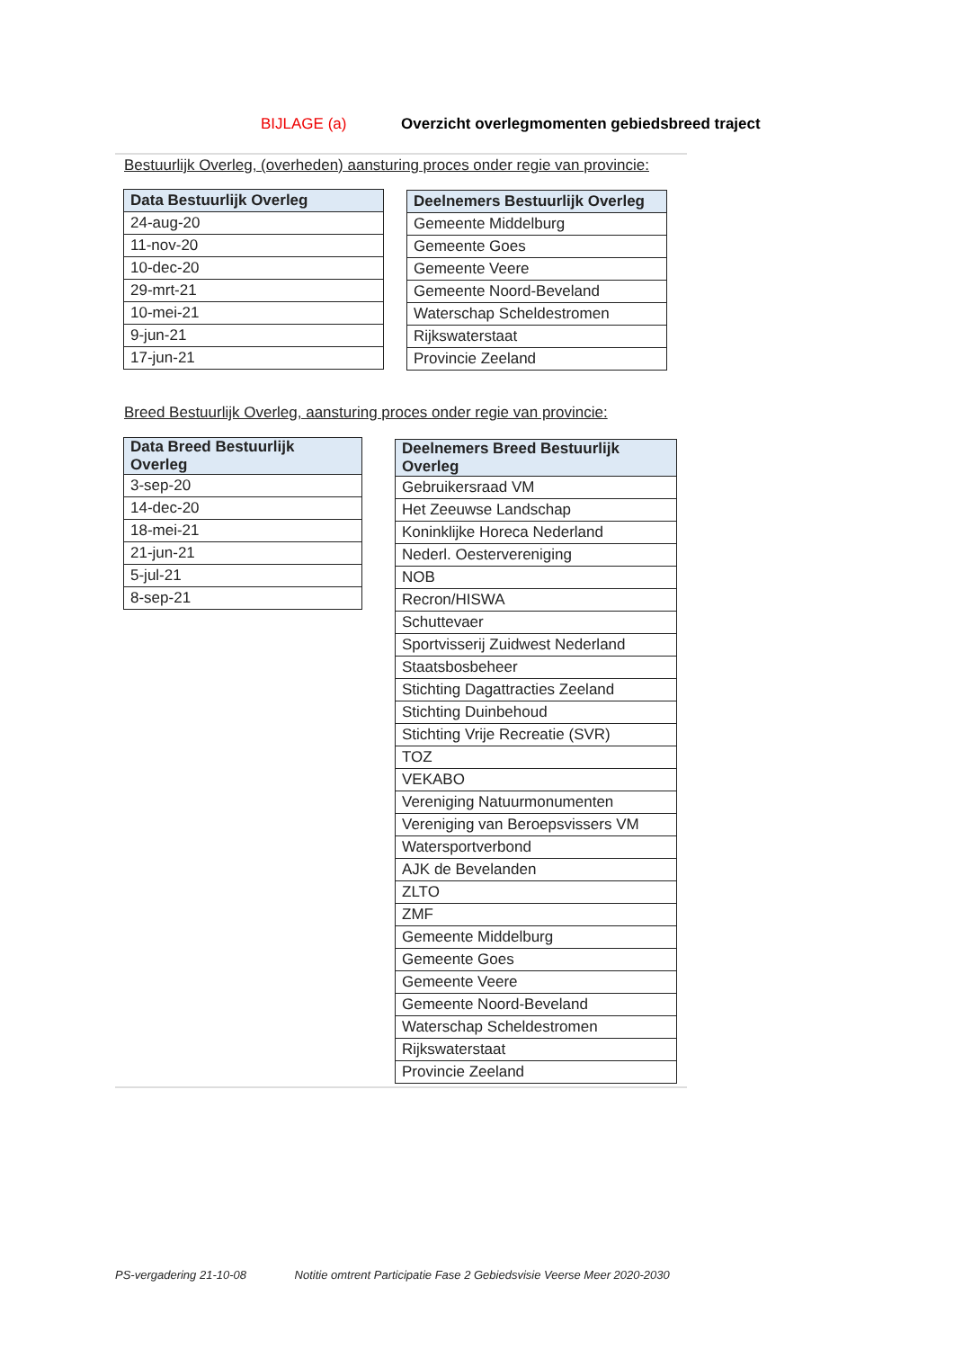BIJLAGE (a) Overzicht overlegmomenten gebiedsbreed traject
Bestuurlijk Overleg, (overheden) aansturing proces onder regie van provincie:
| Data Bestuurlijk Overleg |
| --- |
| 24-aug-20 |
| 11-nov-20 |
| 10-dec-20 |
| 29-mrt-21 |
| 10-mei-21 |
| 9-jun-21 |
| 17-jun-21 |
| Deelnemers Bestuurlijk Overleg |
| --- |
| Gemeente Middelburg |
| Gemeente Goes |
| Gemeente Veere |
| Gemeente Noord-Beveland |
| Waterschap Scheldestromen |
| Rijkswaterstaat |
| Provincie Zeeland |
Breed Bestuurlijk Overleg, aansturing proces onder regie van provincie:
| Data Breed Bestuurlijk Overleg |
| --- |
| 3-sep-20 |
| 14-dec-20 |
| 18-mei-21 |
| 21-jun-21 |
| 5-jul-21 |
| 8-sep-21 |
| Deelnemers Breed Bestuurlijk Overleg |
| --- |
| Gebruikersraad VM |
| Het Zeeuwse Landschap |
| Koninklijke Horeca Nederland |
| Nederl. Oestervereniging |
| NOB |
| Recron/HISWA |
| Schuttevaer |
| Sportvisserij Zuidwest Nederland |
| Staatsbosbeheer |
| Stichting Dagattracties Zeeland |
| Stichting Duinbehoud |
| Stichting Vrije Recreatie (SVR) |
| TOZ |
| VEKABO |
| Vereniging Natuurmonumenten |
| Vereniging van Beroepsvissers VM |
| Watersportverbond |
| AJK de Bevelanden |
| ZLTO |
| ZMF |
| Gemeente Middelburg |
| Gemeente Goes |
| Gemeente Veere |
| Gemeente Noord-Beveland |
| Waterschap Scheldestromen |
| Rijkswaterstaat |
| Provincie Zeeland |
PS-vergadering 21-10-08 Notitie omtrent Participatie Fase 2 Gebiedsvisie Veerse Meer 2020-2030